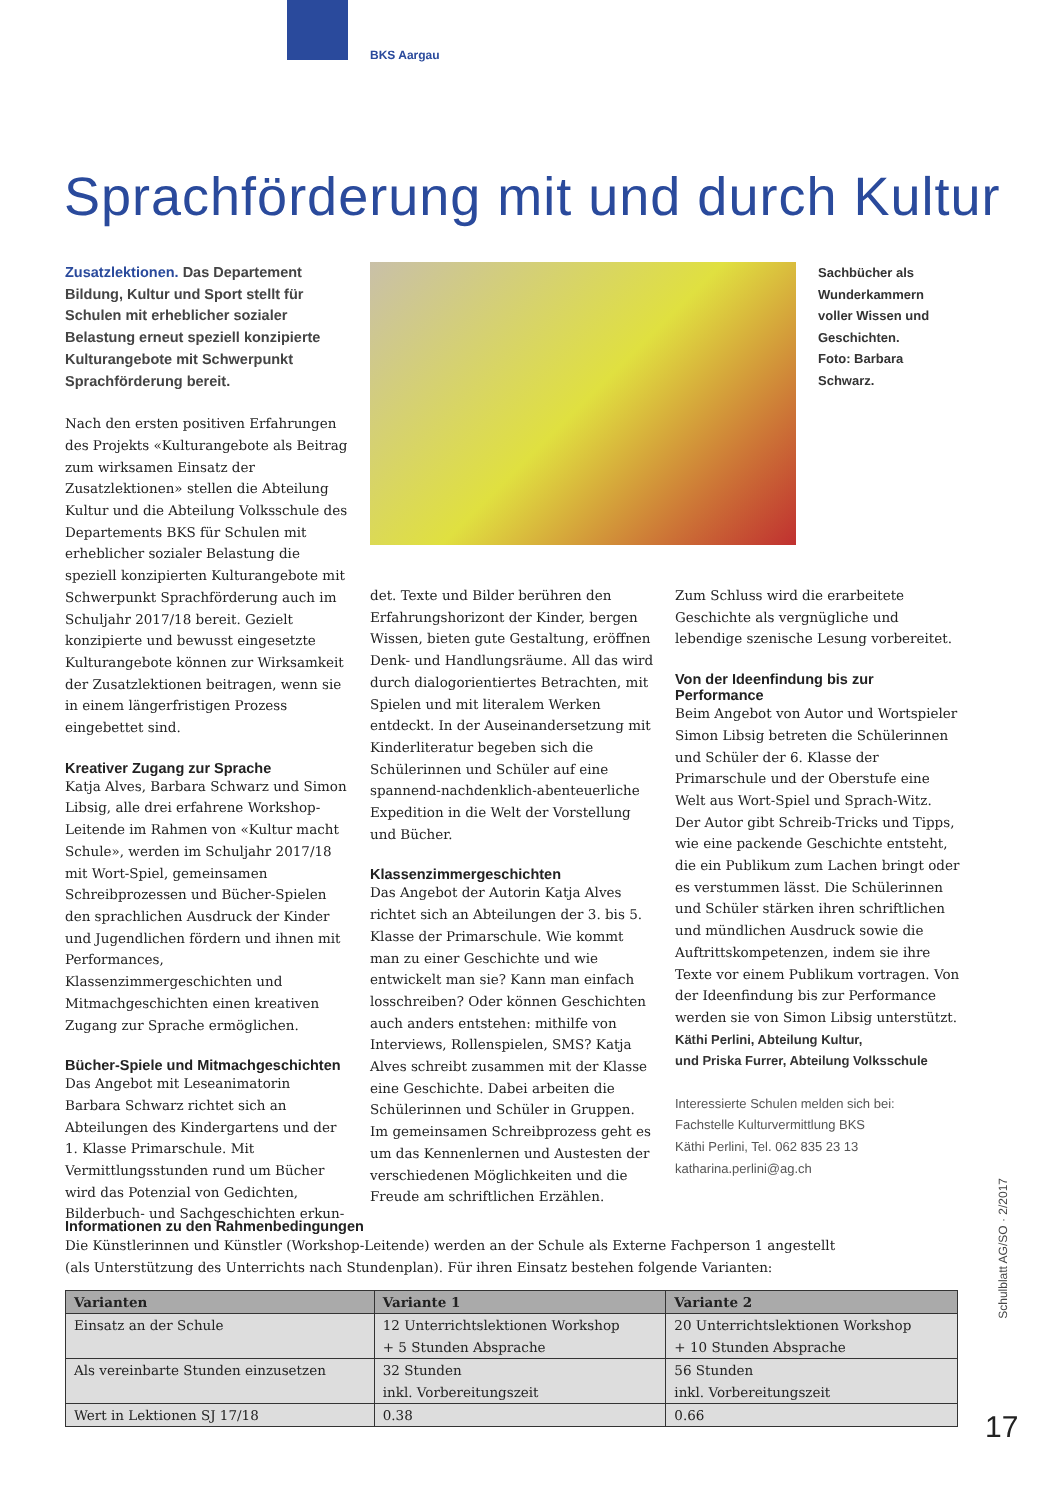BKS Aargau
Sprachförderung mit und durch Kultur
Zusatzlektionen. Das Departement Bildung, Kultur und Sport stellt für Schulen mit erheblicher sozialer Belastung erneut speziell konzipierte Kulturangebote mit Schwerpunkt Sprachförderung bereit.
Nach den ersten positiven Erfahrungen des Projekts «Kulturangebote als Beitrag zum wirksamen Einsatz der Zusatzlektionen» stellen die Abteilung Kultur und die Abteilung Volksschule des Departements BKS für Schulen mit erheblicher sozialer Belastung die speziell konzipierten Kulturangebote mit Schwerpunkt Sprachförderung auch im Schuljahr 2017/18 bereit. Gezielt konzipierte und bewusst eingesetzte Kulturangebote können zur Wirksamkeit der Zusatzlektionen beitragen, wenn sie in einem längerfristigen Prozess eingebettet sind.
Kreativer Zugang zur Sprache
Katja Alves, Barbara Schwarz und Simon Libsig, alle drei erfahrene Workshop-Leitende im Rahmen von «Kultur macht Schule», werden im Schuljahr 2017/18 mit Wort-Spiel, gemeinsamen Schreibprozessen und Bücher-Spielen den sprachlichen Ausdruck der Kinder und Jugendlichen fördern und ihnen mit Performances, Klassenzimmergeschichten und Mitmachgeschichten einen kreativen Zugang zur Sprache ermöglichen.
Bücher-Spiele und Mitmachgeschichten
Das Angebot mit Leseanimatorin Barbara Schwarz richtet sich an Abteilungen des Kindergartens und der 1. Klasse Primarschule. Mit Vermittlungsstunden rund um Bücher wird das Potenzial von Gedichten, Bilderbuch- und Sachgeschichten erkun-
Sachbücher als Wunderkammern voller Wissen und Geschichten.
Foto: Barbara Schwarz.
det. Texte und Bilder berühren den Erfahrungshorizont der Kinder, bergen Wissen, bieten gute Gestaltung, eröffnen Denk- und Handlungsräume. All das wird durch dialogorientiertes Betrachten, mit Spielen und mit literalem Werken entdeckt. In der Auseinandersetzung mit Kinderliteratur begeben sich die Schülerinnen und Schüler auf eine spannend-nachdenklich-abenteuerliche Expedition in die Welt der Vorstellung und Bücher.
Klassenzimmergeschichten
Das Angebot der Autorin Katja Alves richtet sich an Abteilungen der 3. bis 5. Klasse der Primarschule. Wie kommt man zu einer Geschichte und wie entwickelt man sie? Kann man einfach losschreiben? Oder können Geschichten auch anders entstehen: mithilfe von Interviews, Rollenspielen, SMS? Katja Alves schreibt zusammen mit der Klasse eine Geschichte. Dabei arbeiten die Schülerinnen und Schüler in Gruppen. Im gemeinsamen Schreibprozess geht es um das Kennenlernen und Austesten der verschiedenen Möglichkeiten und die Freude am schriftlichen Erzählen.
Zum Schluss wird die erarbeitete Geschichte als vergnügliche und lebendige szenische Lesung vorbereitet.
Von der Ideenfindung bis zur Performance
Beim Angebot von Autor und Wortspieler Simon Libsig betreten die Schülerinnen und Schüler der 6. Klasse der Primarschule und der Oberstufe eine Welt aus Wort-Spiel und Sprach-Witz. Der Autor gibt Schreib-Tricks und Tipps, wie eine packende Geschichte entsteht, die ein Publikum zum Lachen bringt oder es verstummen lässt. Die Schülerinnen und Schüler stärken ihren schriftlichen und mündlichen Ausdruck sowie die Auftrittskompetenzen, indem sie ihre Texte vor einem Publikum vortragen. Von der Ideenfindung bis zur Performance werden sie von Simon Libsig unterstützt.
Käthi Perlini, Abteilung Kultur,
und Priska Furrer, Abteilung Volksschule
Interessierte Schulen melden sich bei:
Fachstelle Kulturvermittlung BKS
Käthi Perlini, Tel. 062 835 23 13
katharina.perlini@ag.ch
Informationen zu den Rahmenbedingungen
Die Künstlerinnen und Künstler (Workshop-Leitende) werden an der Schule als Externe Fachperson 1 angestellt
(als Unterstützung des Unterrichts nach Stundenplan). Für ihren Einsatz bestehen folgende Varianten:
| Varianten | Variante 1 | Variante 2 |
| --- | --- | --- |
| Einsatz an der Schule | 12 Unterrichtslektionen Workshop + 5 Stunden Absprache | 20 Unterrichtslektionen Workshop + 10 Stunden Absprache |
| Als vereinbarte Stunden einzusetzen | 32 Stunden inkl. Vorbereitungszeit | 56 Stunden inkl. Vorbereitungszeit |
| Wert in Lektionen SJ 17/18 | 0.38 | 0.66 |
Schulblatt AG/SO · 2/2017
17